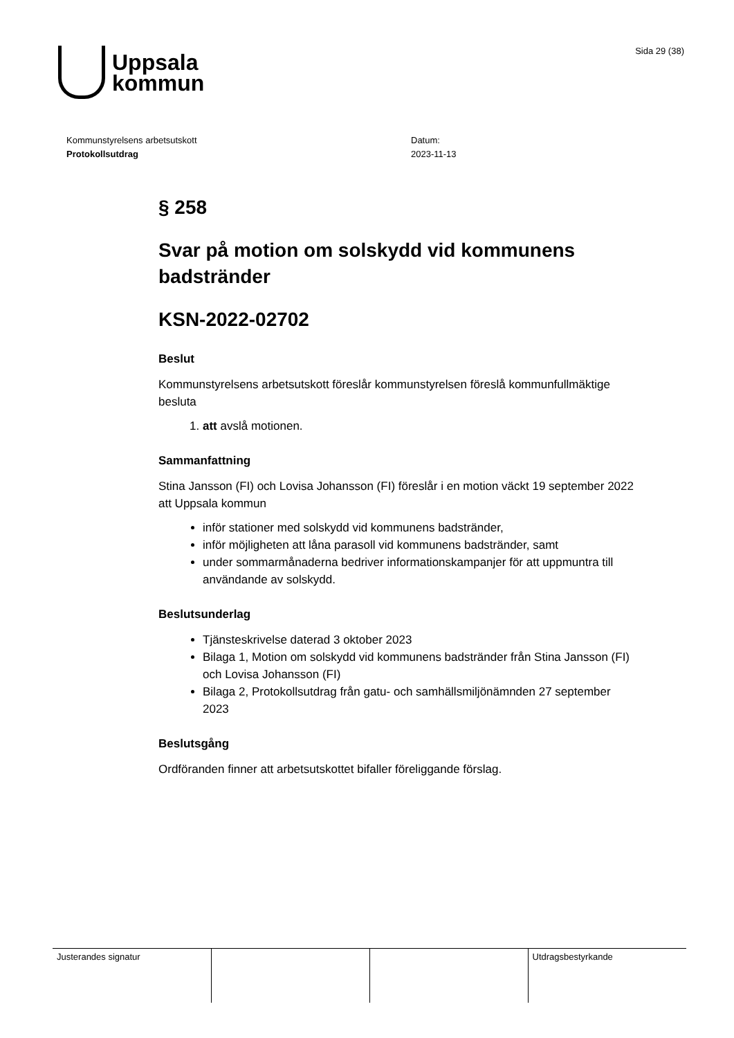Uppsala
kommun
Sida 29 (38)
Kommunstyrelsens arbetsutskott
Protokollsutdrag
Datum:
2023-11-13
§ 258
Svar på motion om solskydd vid kommunens badstränder
KSN-2022-02702
Beslut
Kommunstyrelsens arbetsutskott föreslår kommunstyrelsen föreslå kommunfullmäktige besluta
1. att avslå motionen.
Sammanfattning
Stina Jansson (FI) och Lovisa Johansson (FI) föreslår i en motion väckt 19 september 2022 att Uppsala kommun
inför stationer med solskydd vid kommunens badstränder,
inför möjligheten att låna parasoll vid kommunens badstränder, samt
under sommarmånaderna bedriver informationskampanjer för att uppmuntra till användande av solskydd.
Beslutsunderlag
Tjänsteskrivelse daterad 3 oktober 2023
Bilaga 1, Motion om solskydd vid kommunens badstränder från Stina Jansson (FI) och Lovisa Johansson (FI)
Bilaga 2, Protokollsutdrag från gatu- och samhällsmiljönämnden 27 september 2023
Beslutsgång
Ordföranden finner att arbetsutskottet bifaller föreliggande förslag.
| Justerandes signatur | | | Utdragsbestyrkande |